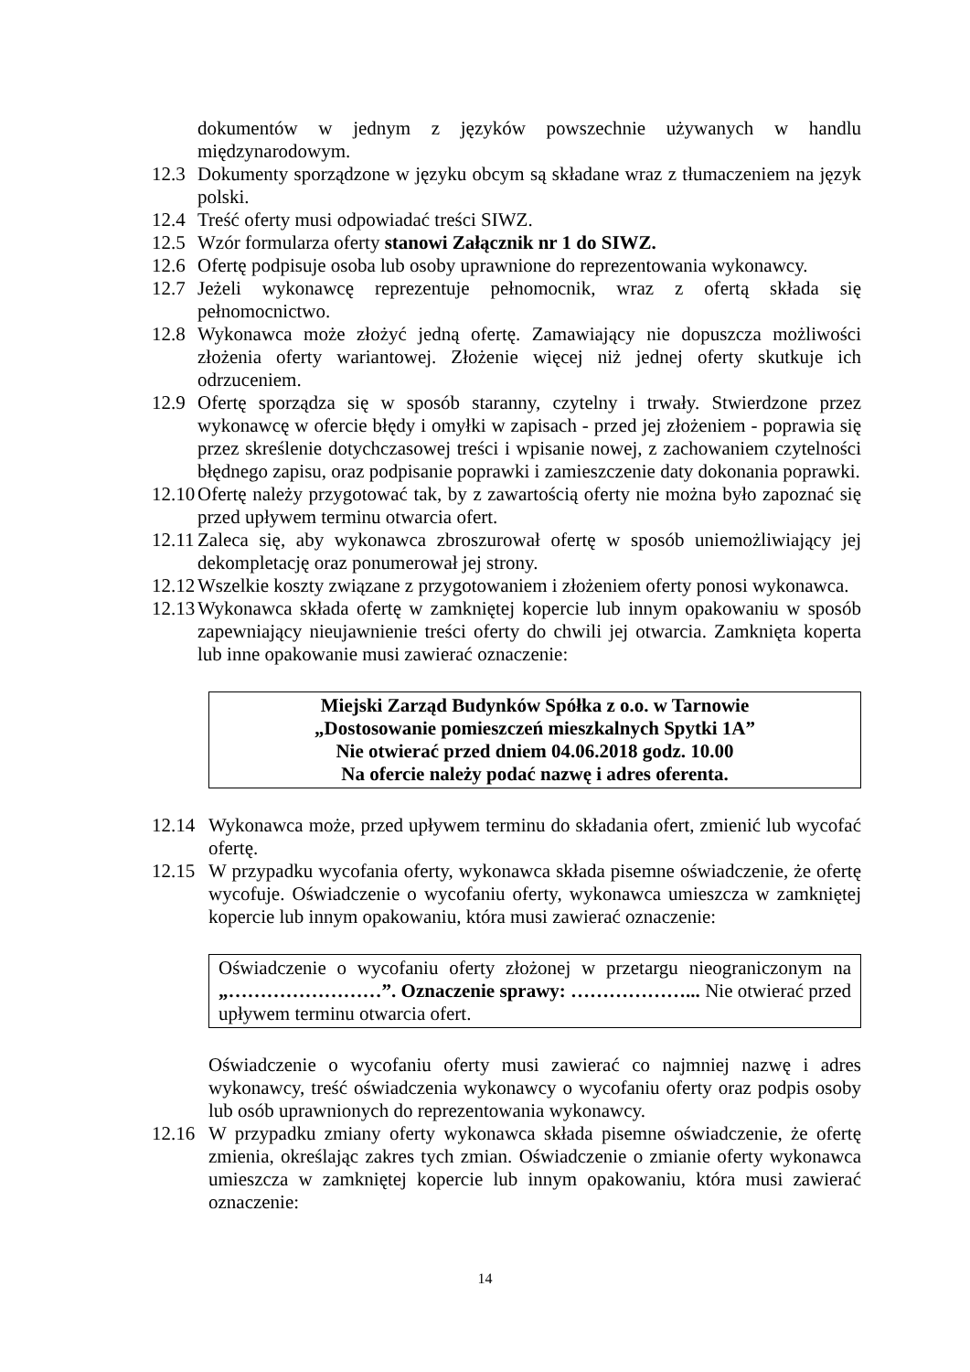dokumentów w jednym z języków powszechnie używanych w handlu międzynarodowym.
12.3
Dokumenty sporządzone w języku obcym są składane wraz z tłumaczeniem na język polski.
12.4
Treść oferty musi odpowiadać treści SIWZ.
12.5
Wzór formularza oferty stanowi Załącznik nr 1 do SIWZ.
12.6
Ofertę podpisuje osoba lub osoby uprawnione do reprezentowania wykonawcy.
12.7
Jeżeli wykonawcę reprezentuje pełnomocnik, wraz z ofertą składa się pełnomocnictwo.
12.8
Wykonawca może złożyć jedną ofertę. Zamawiający nie dopuszcza możliwości złożenia oferty wariantowej. Złożenie więcej niż jednej oferty skutkuje ich odrzuceniem.
12.9
Ofertę sporządza się w sposób staranny, czytelny i trwały. Stwierdzone przez wykonawcę w ofercie błędy i omyłki w zapisach - przed jej złożeniem - poprawia się przez skreślenie dotychczasowej treści i wpisanie nowej, z zachowaniem czytelności błędnego zapisu, oraz podpisanie poprawki i zamieszczenie daty dokonania poprawki.
12.10
Ofertę należy przygotować tak, by z zawartością oferty nie można było zapoznać się przed upływem terminu otwarcia ofert.
12.11
Zaleca się, aby wykonawca zbroszurował ofertę w sposób uniemożliwiający jej dekompletację oraz ponumerował jej strony.
12.12
Wszelkie koszty związane z przygotowaniem i złożeniem oferty ponosi wykonawca.
12.13
Wykonawca składa ofertę w zamkniętej kopercie lub innym opakowaniu w sposób zapewniający nieujawnienie treści oferty do chwili jej otwarcia. Zamknięta koperta lub inne opakowanie musi zawierać oznaczenie:
Miejski Zarząd Budynków Spółka z o.o. w Tarnowie
„Dostosowanie pomieszczeń mieszkalnych Spytki 1A”
Nie otwierać przed dniem 04.06.2018 godz. 10.00
Na ofercie należy podać nazwę i adres oferenta.
12.14
Wykonawca może, przed upływem terminu do składania ofert, zmienić lub wycofać ofertę.
12.15
W przypadku wycofania oferty, wykonawca składa pisemne oświadczenie, że ofertę wycofuje. Oświadczenie o wycofaniu oferty, wykonawca umieszcza w zamkniętej kopercie lub innym opakowaniu, która musi zawierać oznaczenie:
Oświadczenie o wycofaniu oferty złożonej w przetargu nieograniczonym na „……………………”. Oznaczenie sprawy: ………………... Nie otwierać przed upływem terminu otwarcia ofert.
Oświadczenie o wycofaniu oferty musi zawierać co najmniej nazwę i adres wykonawcy, treść oświadczenia wykonawcy o wycofaniu oferty oraz podpis osoby lub osób uprawnionych do reprezentowania wykonawcy.
12.16
W przypadku zmiany oferty wykonawca składa pisemne oświadczenie, że ofertę zmienia, określając zakres tych zmian. Oświadczenie o zmianie oferty wykonawca umieszcza w zamkniętej kopercie lub innym opakowaniu, która musi zawierać oznaczenie:
14